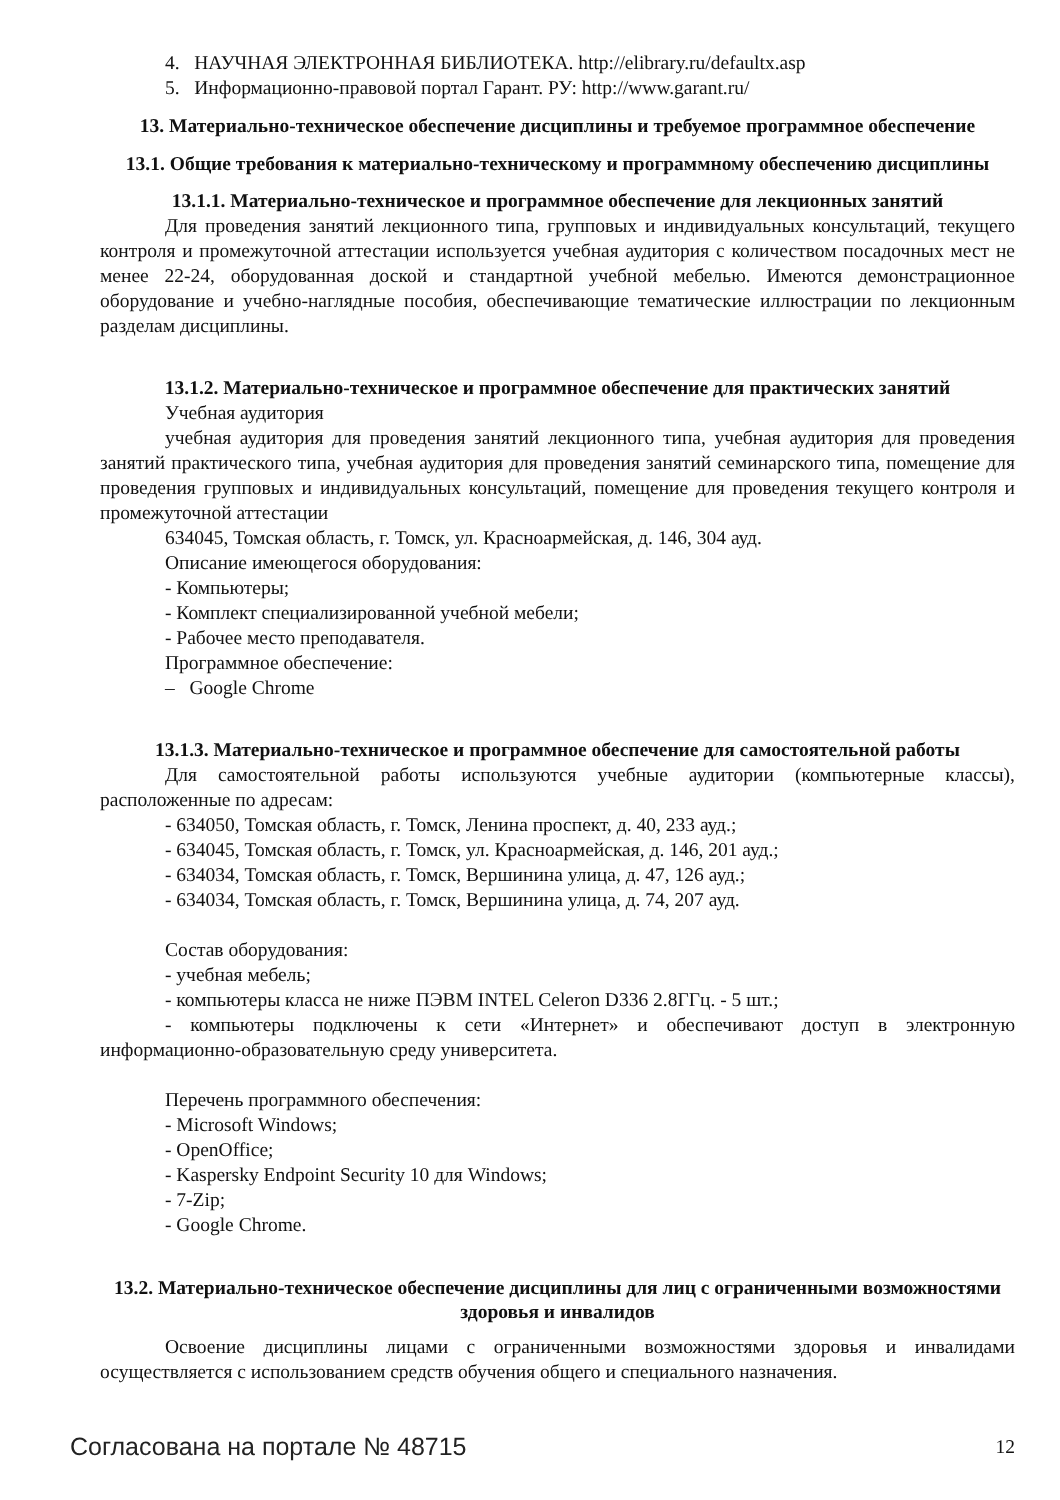4. НАУЧНАЯ ЭЛЕКТРОННАЯ БИБЛИОТЕКА. http://elibrary.ru/defaultx.asp
5. Информационно-правовой портал Гарант. РУ: http://www.garant.ru/
13. Материально-техническое обеспечение дисциплины и требуемое программное обеспечение
13.1. Общие требования к материально-техническому и программному обеспечению дисциплины
13.1.1. Материально-техническое и программное обеспечение для лекционных занятий
Для проведения занятий лекционного типа, групповых и индивидуальных консультаций, текущего контроля и промежуточной аттестации используется учебная аудитория с количеством посадочных мест не менее 22-24, оборудованная доской и стандартной учебной мебелью. Имеются демонстрационное оборудование и учебно-наглядные пособия, обеспечивающие тематические иллюстрации по лекционным разделам дисциплины.
13.1.2. Материально-техническое и программное обеспечение для практических занятий
Учебная аудитория
учебная аудитория для проведения занятий лекционного типа, учебная аудитория для проведения занятий практического типа, учебная аудитория для проведения занятий семинарского типа, помещение для проведения групповых и индивидуальных консультаций, помещение для проведения текущего контроля и промежуточной аттестации
634045, Томская область, г. Томск, ул. Красноармейская, д. 146, 304 ауд.
Описание имеющегося оборудования:
- Компьютеры;
- Комплект специализированной учебной мебели;
- Рабочее место преподавателя.
Программное обеспечение:
– Google Chrome
13.1.3. Материально-техническое и программное обеспечение для самостоятельной работы
Для самостоятельной работы используются учебные аудитории (компьютерные классы), расположенные по адресам:
- 634050, Томская область, г. Томск, Ленина проспект, д. 40, 233 ауд.;
- 634045, Томская область, г. Томск, ул. Красноармейская, д. 146, 201 ауд.;
- 634034, Томская область, г. Томск, Вершинина улица, д. 47, 126 ауд.;
- 634034, Томская область, г. Томск, Вершинина улица, д. 74, 207 ауд.
Состав оборудования:
- учебная мебель;
- компьютеры класса не ниже ПЭВМ INTEL Celeron D336 2.8ГГц. - 5 шт.;
- компьютеры подключены к сети «Интернет» и обеспечивают доступ в электронную информационно-образовательную среду университета.
Перечень программного обеспечения:
- Microsoft Windows;
- OpenOffice;
- Kaspersky Endpoint Security 10 для Windows;
- 7-Zip;
- Google Chrome.
13.2. Материально-техническое обеспечение дисциплины для лиц с ограниченными возможностями здоровья и инвалидов
Освоение дисциплины лицами с ограниченными возможностями здоровья и инвалидами осуществляется с использованием средств обучения общего и специального назначения.
Согласована на портале № 48715 12